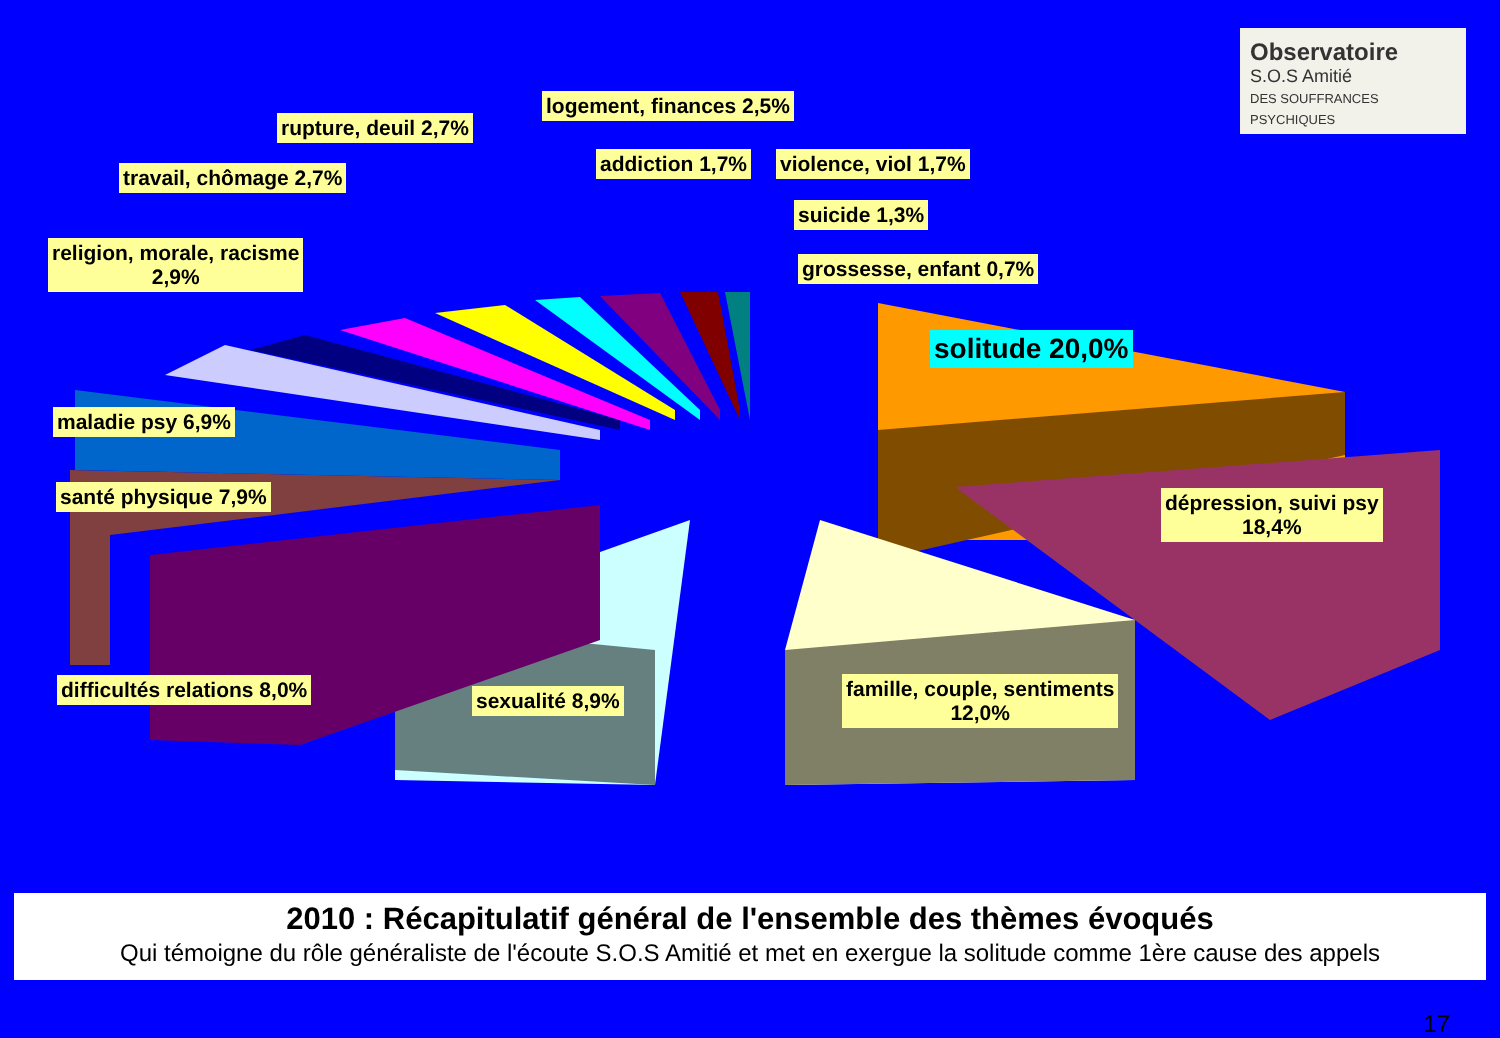Observatoire
S.O.S Amitié
DES SOUFFRANCES PSYCHIQUES
logement, finances 2,5%
rupture, deuil 2,7%
travail, chômage 2,7%
addiction 1,7% violence, viol 1,7%
suicide 1,3%
religion, morale, racisme
2,9%
grossesse, enfant 0,7%
solitude 20,0%
maladie psy 6,9%
santé physique 7,9%
dépression, suivi psy
18,4%
difficultés relations 8,0% sexualité 8,9%
famille, couple, sentiments
12,0%
2010 : Récapitulatif général de l'ensemble des thèmes évoqués
Qui témoigne du rôle généraliste de l'écoute S.O.S Amitié et met en exergue la solitude comme 1ère cause des appels
17